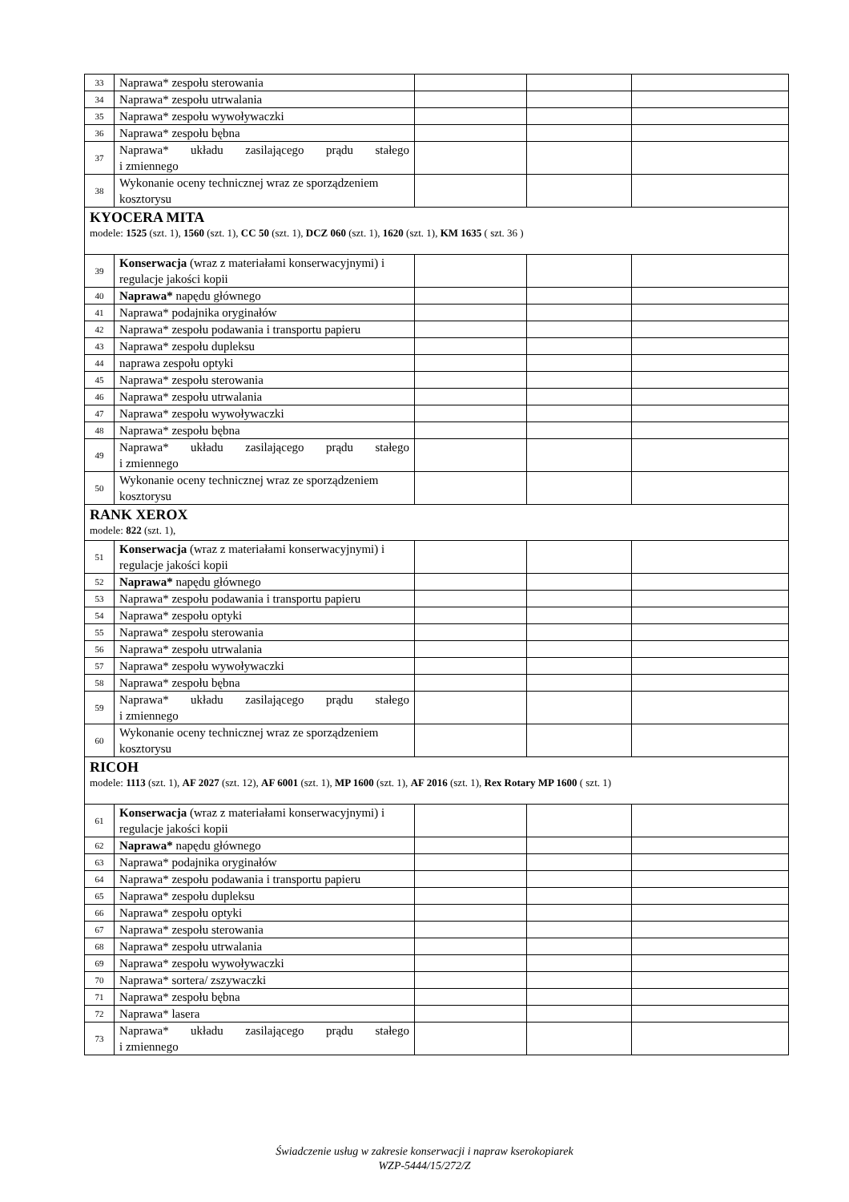| 33 | Naprawa* zespołu sterowania | | | |
| 34 | Naprawa* zespołu utrwalania | | | |
| 35 | Naprawa* zespołu wywoływaczki | | | |
| 36 | Naprawa* zespołu bębna | | | |
| 37 | Naprawa* układu zasilającego prądu stałego i zmiennego | | | |
| 38 | Wykonanie oceny technicznej wraz ze sporządzeniem kosztorysu | | | |
| KYOCERA MITA modele: 1525 (szt. 1), 1560 (szt. 1), CC 50 (szt. 1), DCZ 060 (szt. 1), 1620 (szt. 1), KM 1635 ( szt. 36 ) | | | | |
| 39 | Konserwacja (wraz z materiałami konserwacyjnymi) i regulacje jakości kopii | | | |
| 40 | Naprawa* napędu głównego | | | |
| 41 | Naprawa* podajnika oryginałów | | | |
| 42 | Naprawa* zespołu podawania i transportu papieru | | | |
| 43 | Naprawa* zespołu dupleksu | | | |
| 44 | naprawa zespołu optyki | | | |
| 45 | Naprawa* zespołu sterowania | | | |
| 46 | Naprawa* zespołu utrwalania | | | |
| 47 | Naprawa* zespołu wywoływaczki | | | |
| 48 | Naprawa* zespołu bębna | | | |
| 49 | Naprawa* układu zasilającego prądu stałego i zmiennego | | | |
| 50 | Wykonanie oceny technicznej wraz ze sporządzeniem kosztorysu | | | |
| RANK XEROX modele: 822 (szt. 1), | | | | |
| 51 | Konserwacja (wraz z materiałami konserwacyjnymi) i regulacje jakości kopii | | | |
| 52 | Naprawa* napędu głównego | | | |
| 53 | Naprawa* zespołu podawania i transportu papieru | | | |
| 54 | Naprawa* zespołu optyki | | | |
| 55 | Naprawa* zespołu sterowania | | | |
| 56 | Naprawa* zespołu utrwalania | | | |
| 57 | Naprawa* zespołu wywoływaczki | | | |
| 58 | Naprawa* zespołu bębna | | | |
| 59 | Naprawa* układu zasilającego prądu stałego i zmiennego | | | |
| 60 | Wykonanie oceny technicznej wraz ze sporządzeniem kosztorysu | | | |
| RICOH modele: 1113 (szt. 1), AF 2027 (szt. 12), AF 6001 (szt. 1), MP 1600 (szt. 1), AF 2016 (szt. 1), Rex Rotary MP 1600 ( szt. 1) | | | | |
| 61 | Konserwacja (wraz z materiałami konserwacyjnymi) i regulacje jakości kopii | | | |
| 62 | Naprawa* napędu głównego | | | |
| 63 | Naprawa* podajnika oryginałów | | | |
| 64 | Naprawa* zespołu podawania i transportu papieru | | | |
| 65 | Naprawa* zespołu dupleksu | | | |
| 66 | Naprawa* zespołu optyki | | | |
| 67 | Naprawa* zespołu sterowania | | | |
| 68 | Naprawa* zespołu utrwalania | | | |
| 69 | Naprawa* zespołu wywoływaczki | | | |
| 70 | Naprawa* sortera/ zszywaczki | | | |
| 71 | Naprawa* zespołu bębna | | | |
| 72 | Naprawa* lasera | | | |
| 73 | Naprawa* układu zasilającego prądu stałego i zmiennego | | | |
Świadczenie usług w zakresie konserwacji i napraw kserokopiarek
WZP-5444/15/272/Z